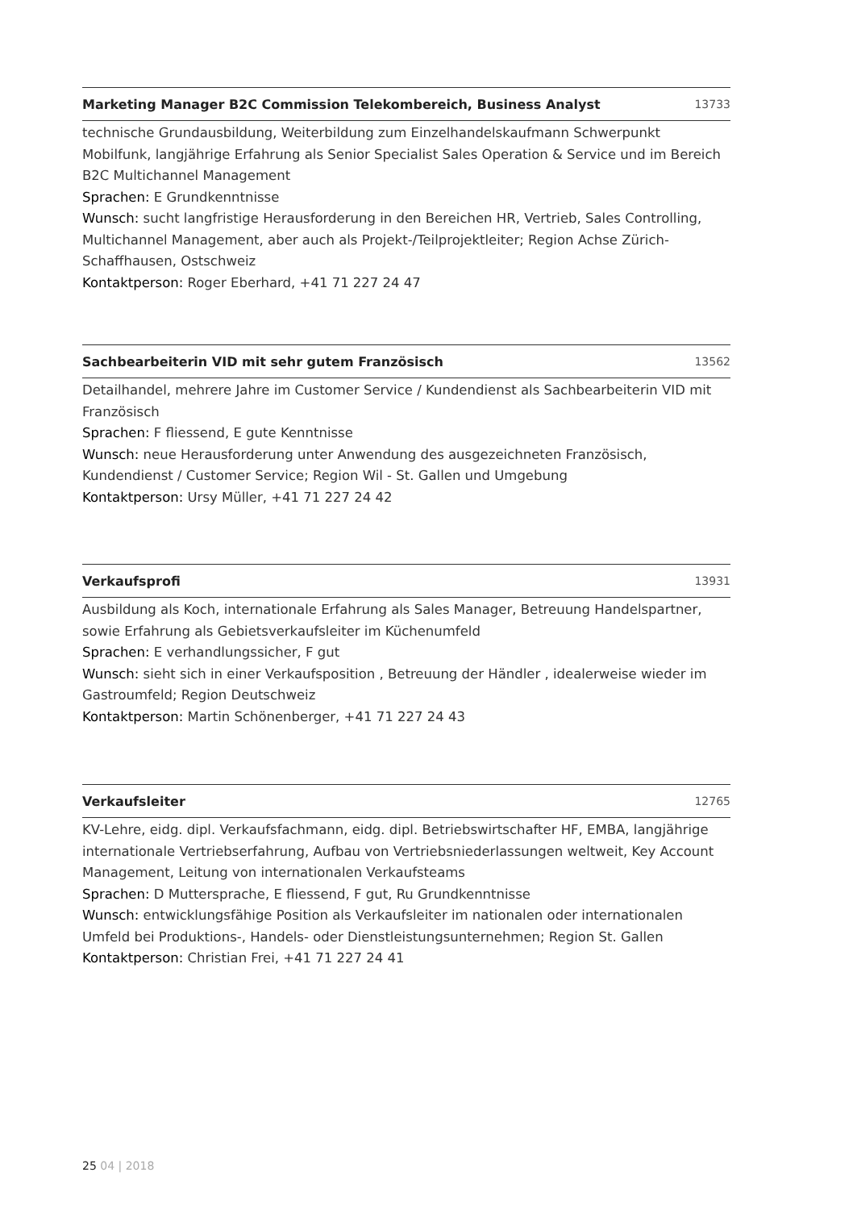Marketing Manager B2C Commission Telekombereich, Business Analyst 13733
technische Grundausbildung, Weiterbildung zum Einzelhandelskaufmann Schwerpunkt Mobilfunk, langjährige Erfahrung als Senior Specialist Sales Operation & Service und im Bereich B2C Multichannel Management
Sprachen: E Grundkenntnisse
Wunsch: sucht langfristige Herausforderung in den Bereichen HR, Vertrieb, Sales Controlling, Multichannel Management, aber auch als Projekt-/Teilprojektleiter; Region Achse Zürich-Schaffhausen, Ostschweiz
Kontaktperson: Roger Eberhard, +41 71 227 24 47
Sachbearbeiterin VID mit sehr gutem Französisch 13562
Detailhandel, mehrere Jahre im Customer Service / Kundendienst als Sachbearbeiterin VID mit Französisch
Sprachen: F fliessend, E gute Kenntnisse
Wunsch: neue Herausforderung unter Anwendung des ausgezeichneten Französisch, Kundendienst / Customer Service; Region Wil - St. Gallen und Umgebung
Kontaktperson: Ursy Müller, +41 71 227 24 42
Verkaufsprofi 13931
Ausbildung als Koch, internationale Erfahrung als Sales Manager, Betreuung Handelspartner, sowie Erfahrung als Gebietsverkaufsleiter im Küchenumfeld
Sprachen: E verhandlungssicher, F gut
Wunsch: sieht sich in einer Verkaufsposition , Betreuung der Händler , idealerweise wieder im Gastroumfeld; Region Deutschweiz
Kontaktperson: Martin Schönenberger, +41 71 227 24 43
Verkaufsleiter 12765
KV-Lehre, eidg. dipl. Verkaufsfachmann, eidg. dipl. Betriebswirtschafter HF, EMBA, langjährige internationale Vertriebserfahrung, Aufbau von Vertriebsniederlassungen weltweit, Key Account Management, Leitung von internationalen Verkaufsteams
Sprachen: D Muttersprache, E fliessend, F gut, Ru Grundkenntnisse
Wunsch: entwicklungsfähige Position als Verkaufsleiter im nationalen oder internationalen Umfeld bei Produktions-, Handels- oder Dienstleistungsunternehmen; Region St. Gallen
Kontaktperson: Christian Frei, +41 71 227 24 41
25 04 | 2018